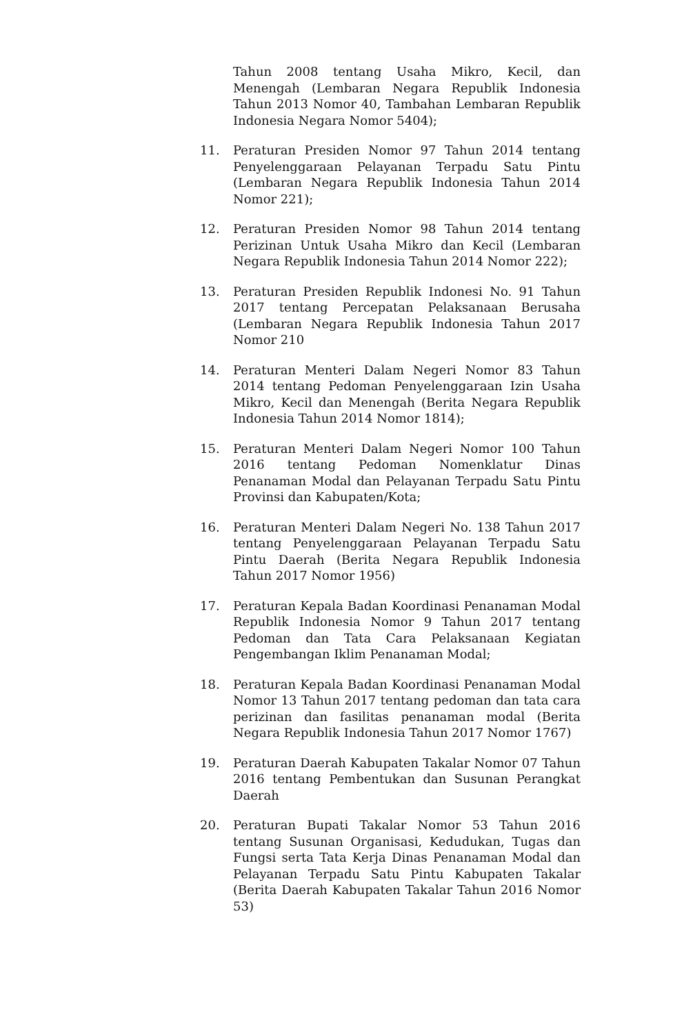Tahun 2008 tentang Usaha Mikro, Kecil, dan Menengah (Lembaran Negara Republik Indonesia Tahun 2013 Nomor 40, Tambahan Lembaran Republik Indonesia Negara Nomor 5404);
11. Peraturan Presiden Nomor 97 Tahun 2014 tentang Penyelenggaraan Pelayanan Terpadu Satu Pintu (Lembaran Negara Republik Indonesia Tahun 2014 Nomor 221);
12. Peraturan Presiden Nomor 98 Tahun 2014 tentang Perizinan Untuk Usaha Mikro dan Kecil (Lembaran Negara Republik Indonesia Tahun 2014 Nomor 222);
13. Peraturan Presiden Republik Indonesi No. 91 Tahun 2017 tentang Percepatan Pelaksanaan Berusaha (Lembaran Negara Republik Indonesia Tahun 2017 Nomor 210
14. Peraturan Menteri Dalam Negeri Nomor 83 Tahun 2014 tentang Pedoman Penyelenggaraan Izin Usaha Mikro, Kecil dan Menengah (Berita Negara Republik Indonesia Tahun 2014 Nomor 1814);
15. Peraturan Menteri Dalam Negeri Nomor 100 Tahun 2016 tentang Pedoman Nomenklatur Dinas Penanaman Modal dan Pelayanan Terpadu Satu Pintu Provinsi dan Kabupaten/Kota;
16. Peraturan Menteri Dalam Negeri No. 138 Tahun 2017 tentang Penyelenggaraan Pelayanan Terpadu Satu Pintu Daerah (Berita Negara Republik Indonesia Tahun 2017 Nomor 1956)
17. Peraturan Kepala Badan Koordinasi Penanaman Modal Republik Indonesia Nomor 9 Tahun 2017 tentang Pedoman dan Tata Cara Pelaksanaan Kegiatan Pengembangan Iklim Penanaman Modal;
18. Peraturan Kepala Badan Koordinasi Penanaman Modal Nomor 13 Tahun 2017 tentang pedoman dan tata cara perizinan dan fasilitas penanaman modal (Berita Negara Republik Indonesia Tahun 2017 Nomor 1767)
19. Peraturan Daerah Kabupaten Takalar Nomor 07 Tahun 2016 tentang Pembentukan dan Susunan Perangkat Daerah
20. Peraturan Bupati Takalar Nomor 53 Tahun 2016 tentang Susunan Organisasi, Kedudukan, Tugas dan Fungsi serta Tata Kerja Dinas Penanaman Modal dan Pelayanan Terpadu Satu Pintu Kabupaten Takalar (Berita Daerah Kabupaten Takalar Tahun 2016 Nomor 53)